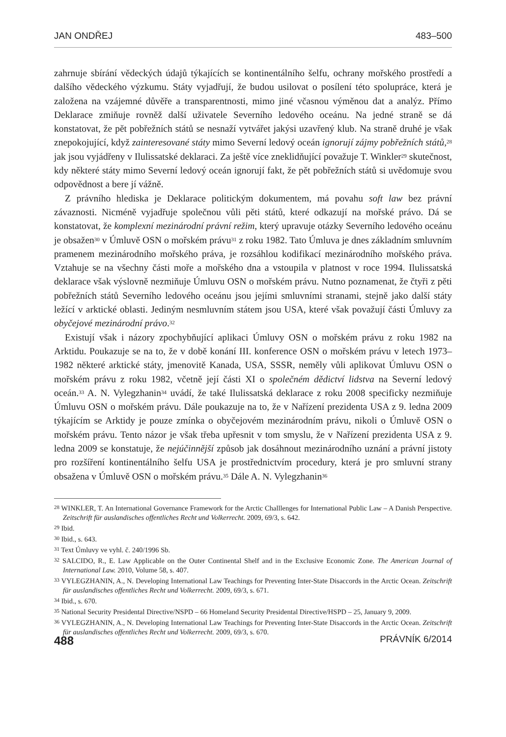JAN ONDŘEJ 483–500
zahrnuje sbírání vědeckých údajů týkajících se kontinentálního šelfu, ochrany mořského prostředí a dalšího vědeckého výzkumu. Státy vyjadřují, že budou usilovat o posílení této spolupráce, která je založena na vzájemné důvěře a transparentnosti, mimo jiné včasnou výměnou dat a analýz. Přímo Deklarace zmiňuje rovněž další uživatele Severního ledového oceánu. Na jedné straně se dá konstatovat, že pět pobřežních států se nesnaží vytvářet jakýsi uzavřený klub. Na straně druhé je však znepokojující, když zainteresované státy mimo Severní ledový oceán ignorují zájmy pobřežních států,<sup>28</sup> jak jsou vyjádřeny v Ilulissatské deklaraci. Za ještě více zneklidňující považuje T. Winkler<sup>29</sup> skutečnost, kdy některé státy mimo Severní ledový oceán ignorují fakt, že pět pobřežních států si uvědomuje svou odpovědnost a bere jí vážně.
Z právního hlediska je Deklarace politickým dokumentem, má povahu soft law bez právní závaznosti. Nicméně vyjadřuje společnou vůli pěti států, které odkazují na mořské právo. Dá se konstatovat, že komplexní mezinárodní právní režim, který upravuje otázky Severního ledového oceánu je obsažen<sup>30</sup> v Úmluvě OSN o mořském právu<sup>31</sup> z roku 1982. Tato Úmluva je dnes základním smluvním pramenem mezinárodního mořského práva, je rozsáhlou kodifikací mezinárodního mořského práva. Vztahuje se na všechny části moře a mořského dna a vstoupila v platnost v roce 1994. Ilulissatská deklarace však výslovně nezmiňuje Úmluvu OSN o mořském právu. Nutno poznamenat, že čtyři z pěti pobřežních států Severního ledového oceánu jsou jejími smluvními stranami, stejně jako další státy ležící v arktické oblasti. Jediným nesmluvním státem jsou USA, které však považují části Úmluvy za obyčejové mezinárodní právo.<sup>32</sup>
Existují však i názory zpochybňující aplikaci Úmluvy OSN o mořském právu z roku 1982 na Arktidu. Poukazuje se na to, že v době konání III. konference OSN o mořském právu v letech 1973–1982 některé arktické státy, jmenovitě Kanada, USA, SSSR, neměly vůli aplikovat Úmluvu OSN o mořském právu z roku 1982, včetně její části XI o společném dědictví lidstva na Severní ledový oceán.<sup>33</sup> A. N. Vylegzhanin<sup>34</sup> uvádí, že také Ilulissatská deklarace z roku 2008 specificky nezmiňuje Úmluvu OSN o mořském právu. Dále poukazuje na to, že v Nařízení prezidenta USA z 9. ledna 2009 týkajícím se Arktidy je pouze zmínka o obyčejovém mezinárodním právu, nikoli o Úmluvě OSN o mořském právu. Tento názor je však třeba upřesnit v tom smyslu, že v Nařízení prezidenta USA z 9. ledna 2009 se konstatuje, že nejúčinnější způsob jak dosáhnout mezinárodního uznání a právní jistoty pro rozšíření kontinentálního šelfu USA je prostřednictvím procedury, která je pro smluvní strany obsažena v Úmluvě OSN o mořském právu.<sup>35</sup> Dále A. N. Vylegzhanin<sup>36</sup>
<sup>28</sup> WINKLER, T. An International Governance Framework for the Arctic Challlenges for International Public Law – A Danish Perspective. Zeitschrift für auslandisches offentliches Recht und Volkerrecht. 2009, 69/3, s. 642.
<sup>29</sup> Ibid.
<sup>30</sup> Ibid., s. 643.
<sup>31</sup> Text Úmluvy ve vyhl. č. 240/1996 Sb.
<sup>32</sup> SALCIDO, R., E. Law Applicable on the Outer Continental Shelf and in the Exclusive Economic Zone. The American Journal of International Law. 2010, Volume 58, s. 407.
<sup>33</sup> VYLEGZHANIN, A., N. Developing International Law Teachings for Preventing Inter-State Disaccords in the Arctic Ocean. Zeitschrift für auslandisches offentliches Recht und Volkerrecht. 2009, 69/3, s. 671.
<sup>34</sup> Ibid., s. 670.
<sup>35</sup> National Security Presidental Directive/NSPD – 66 Homeland Security Presidental Directive/HSPD – 25, January 9, 2009.
<sup>36</sup> VYLEGZHANIN, A., N. Developing International Law Teachings for Preventing Inter-State Disaccords in the Arctic Ocean. Zeitschrift für auslandisches offentliches Recht und Volkerrecht. 2009, 69/3, s. 670.
488 PRÁVNÍK 6/2014